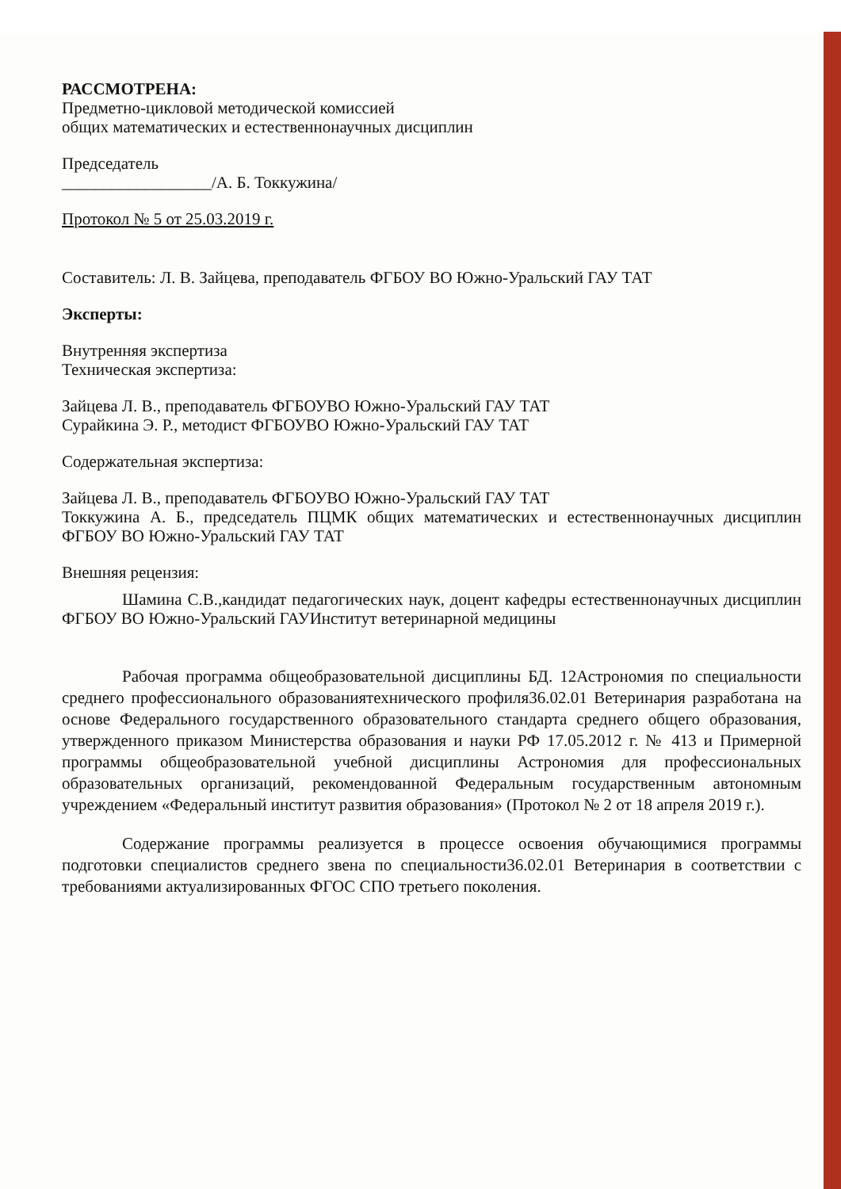РАССМОТРЕНА:
Предметно-цикловой методической комиссией
общих математических и естественнонаучных дисциплин
Председатель
__________________/А. Б. Токкужина/
Протокол № 5 от 25.03.2019 г.
Составитель: Л. В. Зайцева, преподаватель ФГБОУ ВО Южно-Уральский ГАУ ТАТ
Эксперты:
Внутренняя экспертиза
Техническая экспертиза:
Зайцева Л. В., преподаватель ФГБОУВО Южно-Уральский ГАУ ТАТ
Сурайкина Э. Р., методист ФГБОУВО Южно-Уральский ГАУ ТАТ
Содержательная экспертиза:
Зайцева Л. В., преподаватель ФГБОУВО Южно-Уральский ГАУ ТАТ
Токкужина А. Б., председатель ПЦМК общих математических и естественнонаучных дисциплин ФГБОУ ВО Южно-Уральский ГАУ ТАТ
Внешняя рецензия:
Шамина С.В.,кандидат педагогических наук, доцент кафедры естественнонаучных дисциплин ФГБОУ ВО Южно-Уральский ГАУИнститут ветеринарной медицины
Рабочая программа общеобразовательной дисциплины БД. 12Астрономия по специальности среднего профессионального образованиятехнического профиля36.02.01 Ветеринария разработана на основе Федерального государственного образовательного стандарта среднего общего образования, утвержденного приказом Министерства образования и науки РФ 17.05.2012 г. № 413 и Примерной программы общеобразовательной учебной дисциплины Астрономия для профессиональных образовательных организаций, рекомендованной Федеральным государственным автономным учреждением «Федеральный институт развития образования» (Протокол № 2 от 18 апреля 2019 г.).
Содержание программы реализуется в процессе освоения обучающимися программы подготовки специалистов среднего звена по специальности36.02.01 Ветеринария в соответствии с требованиями актуализированных ФГОС СПО третьего поколения.